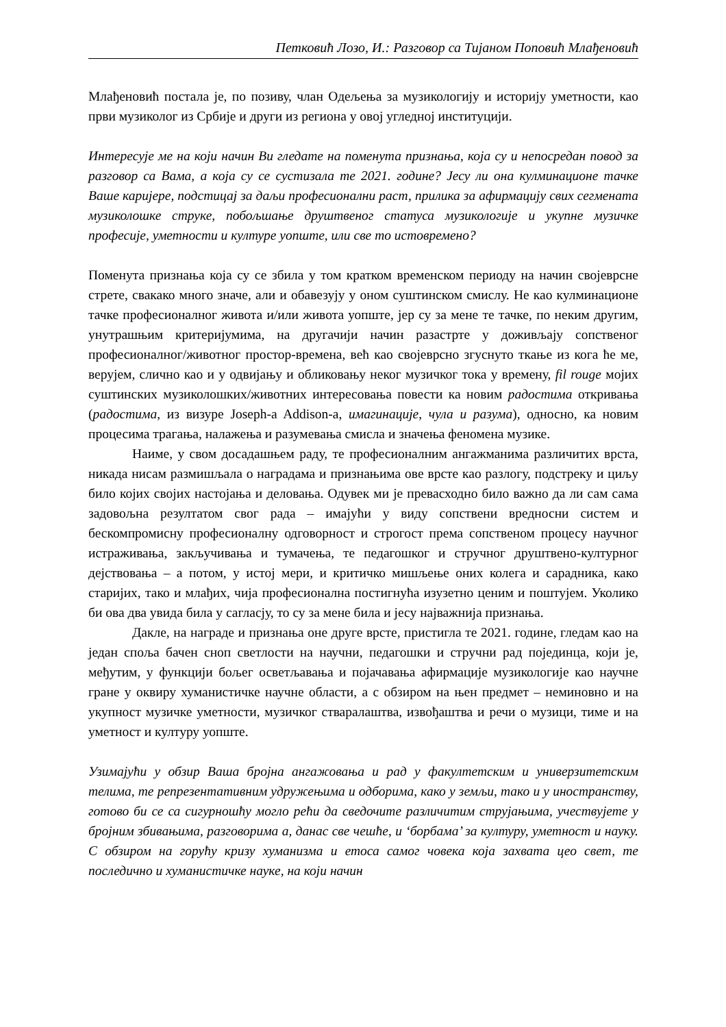Петковић Лозо, И.: Разговор са Тијаном Поповић Млађеновић
Млађеновић постала је, по позиву, члан Одељења за музикологију и историју уметности, као први музиколог из Србије и други из региона у овој угледној институцији.
Интересује ме на који начин Ви гледате на поменута признања, која су и непосредан повод за разговор са Вама, а која су се сустизала те 2021. године? Јесу ли она кулминационе тачке Ваше каријере, подстицај за даљи професионални раст, прилика за афирмацију свих сегмената музиколошке струке, побољшање друштвеног статуса музикологије и укупне музичке професије, уметности и културе уопште, или све то истовремено?
Поменута признања која су се збила у том кратком временском периоду на начин својеврсне стрете, свакако много значе, али и обавезују у оном суштинском смислу. Не као кулминационе тачке професионалног живота и/или живота уопште, јер су за мене те тачке, по неким другим, унутрашњим критеријумима, на другачији начин разастрте у доживљају сопственог професионалног/животног простор-времена, већ као својеврсно згуснуто ткање из кога ће ме, верујем, слично као и у одвијању и обликовању неког музичког тока у времену, fil rouge мојих суштинских музиколошких/животних интересовања повести ка новим радостима откривања (радостима, из визуре Joseph-a Addison-a, имагинације, чула и разума), односно, ка новим процесима трагања, налажења и разумевања смисла и значења феномена музике.
Наиме, у свом досадашњем раду, те професионалним ангажманима различитих врста, никада нисам размишљала о наградама и признањима ове врсте као разлогу, подстреку и циљу било којих својих настојања и деловања. Одувек ми је превасходно било важно да ли сам сама задовољна резултатом свог рада – имајући у виду сопствени вредносни систем и бескомпромисну професионалну одговорност и строгост према сопственом процесу научног истраживања, закључивања и тумачења, те педагошког и стручног друштвено-културног дејствовања – а потом, у истој мери, и критичко мишљење оних колега и сарадника, како старијих, тако и млађих, чија професионална постигнућа изузетно ценим и поштујем. Уколико би ова два увида била у сагласју, то су за мене била и јесу најважнија признања.
Дакле, на награде и признања оне друге врсте, пристигла те 2021. године, гледам као на један споља бачен сноп светлости на научни, педагошки и стручни рад појединца, који је, међутим, у функцији бољег осветљавања и појачавања афирмације музикологије као научне гране у оквиру хуманистичке научне области, а с обзиром на њен предмет – неминовно и на укупност музичке уметности, музичког стваралаштва, извођаштва и речи о музици, тиме и на уметност и културу уопште.
Узимајући у обзир Ваша бројна ангажовања и рад у факултетским и универзитетским телима, те репрезентативним удружењима и одборима, како у земљи, тако и у иностранству, готово би се са сигурношћу могло рећи да сведочите различитим струјањима, учествујете у бројним збивањима, разговорима а, данас све чешће, и ‘борбама’ за културу, уметност и науку. С обзиром на горућу кризу хуманизма и етоса самог човека која захвата цео свет, те последично и хуманистичке науке, на који начин